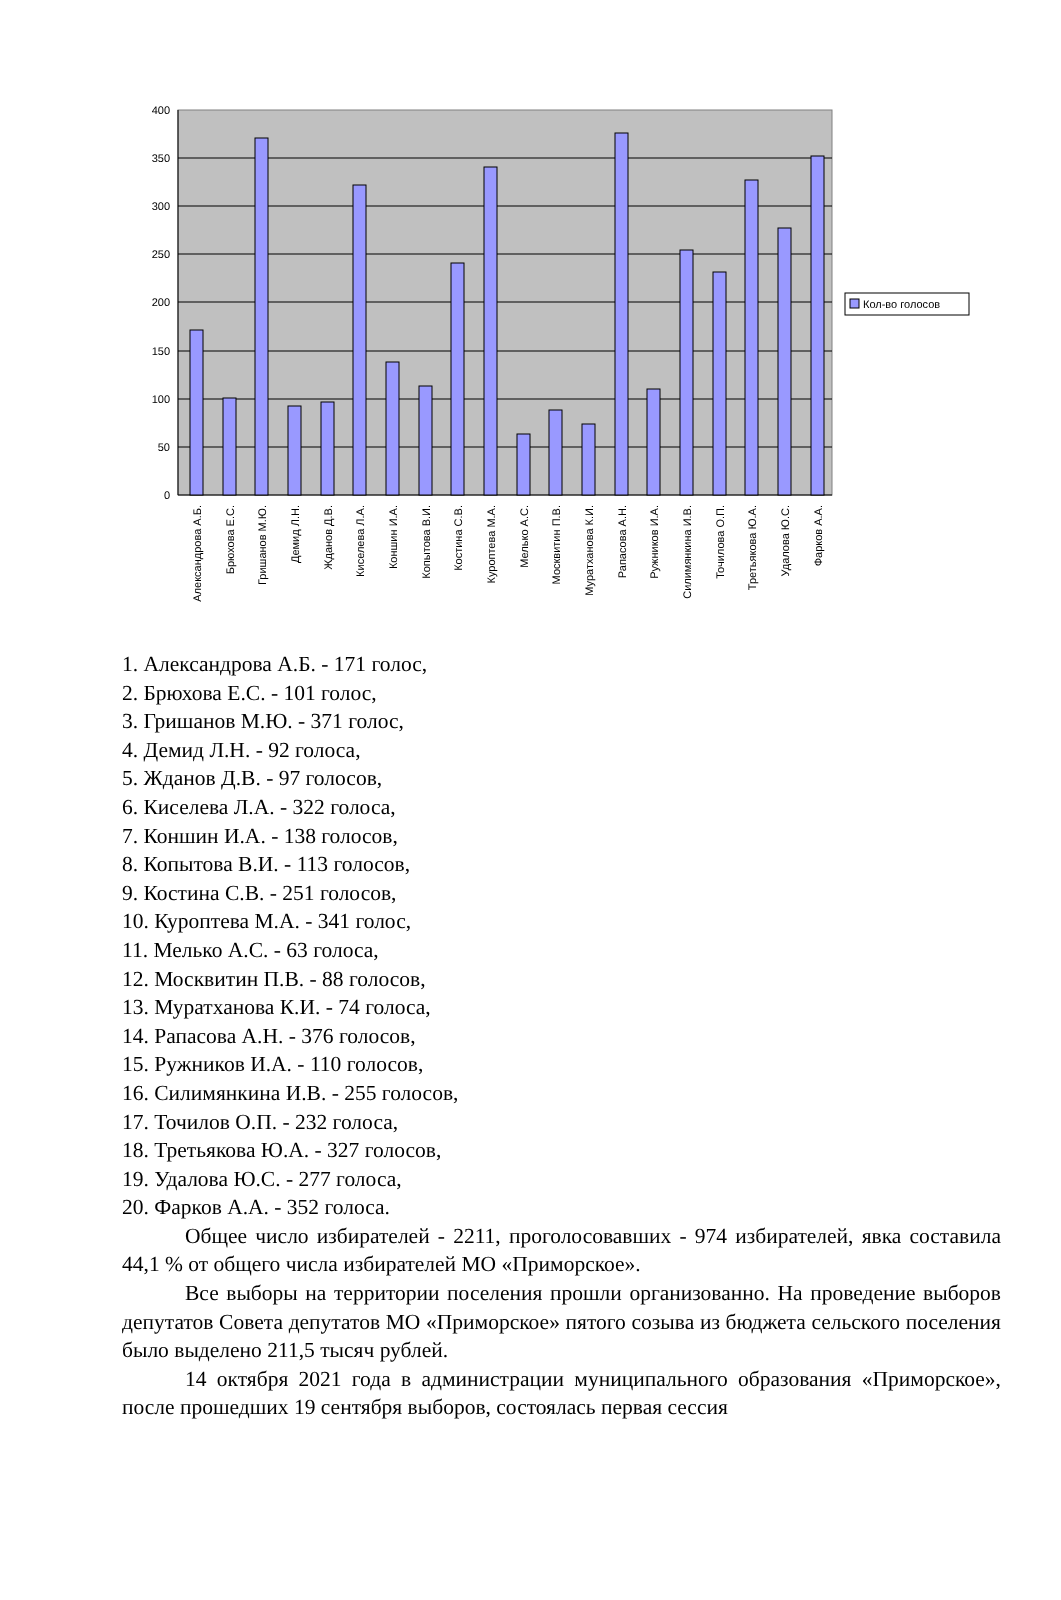400
350
300
250
200
150
100
50
0
Кол-во голосов
Александрова А.Б.
Брюхова Е.С.
Гришанов М.Ю.
Демид Л.Н.
Жданов Д.В.
Киселева Л.А.
Коншин И.А.
Копытова В.И.
Костина С.В.
Куроптева М.А.
Мелько А.С.
Москвитин П.В.
Муратханова К.И.
Рапасова А.Н.
Ружников И.А.
Силимянкина И.В.
Точилова О.П.
Третьякова Ю.А.
Удалова Ю.С.
Фарков А.А.
1. Александрова А.Б. - 171 голос,
2. Брюхова Е.С. - 101 голос,
3. Гришанов М.Ю. - 371 голос,
4. Демид Л.Н. - 92 голоса,
5. Жданов Д.В. - 97 голосов,
6. Киселева Л.А. - 322 голоса,
7. Коншин И.А. - 138 голосов,
8. Копытова В.И. - 113 голосов,
9. Костина С.В. - 251 голосов,
10. Куроптева М.А. - 341 голос,
11. Мелько А.С. - 63 голоса,
12. Москвитин П.В. - 88 голосов,
13. Муратханова К.И. - 74 голоса,
14. Рапасова А.Н. - 376 голосов,
15. Ружников И.А. - 110 голосов,
16. Силимянкина И.В. - 255 голосов,
17. Точилов О.П. - 232 голоса,
18. Третьякова Ю.А. - 327 голосов,
19. Удалова Ю.С. - 277 голоса,
20. Фарков А.А. - 352 голоса.
Общее число избирателей - 2211, проголосовавших - 974 избирателей, явка составила 44,1 % от общего числа избирателей МО «Приморское».
Все выборы на территории поселения прошли организованно. На проведение выборов депутатов Совета депутатов МО «Приморское» пятого созыва из бюджета сельского поселения было выделено 211,5 тысяч рублей.
14 октября 2021 года в администрации муниципального образования «Приморское», после прошедших 19 сентября выборов, состоялась первая сессия